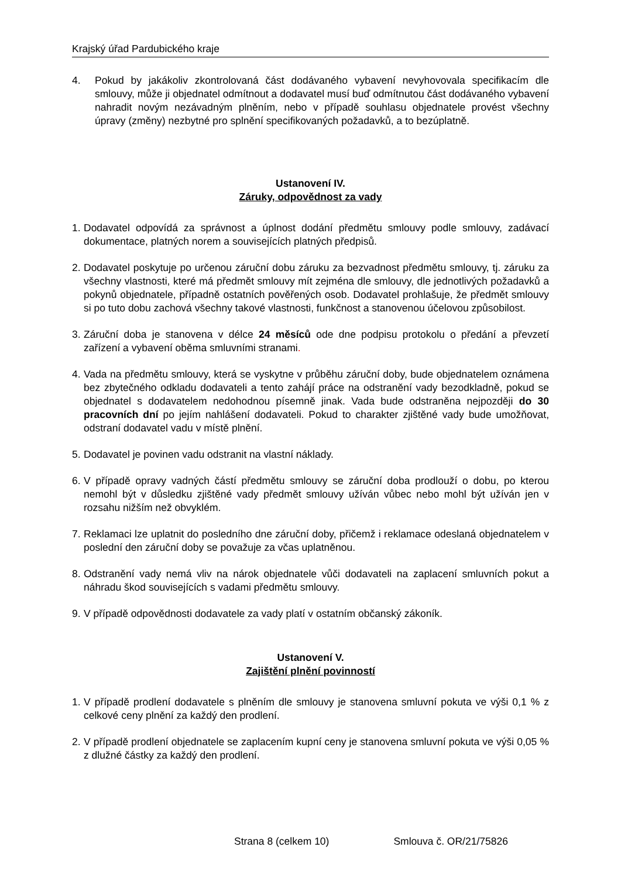Krajský úřad Pardubického kraje
4. Pokud by jakákoliv zkontrolovaná část dodávaného vybavení nevyhovovala specifikacím dle smlouvy, může ji objednatel odmítnout a dodavatel musí buď odmítnutou část dodávaného vybavení nahradit novým nezávadným plněním, nebo v případě souhlasu objednatele provést všechny úpravy (změny) nezbytné pro splnění specifikovaných požadavků, a to bezúplatně.
Ustanovení IV.
Záruky, odpovědnost za vady
1. Dodavatel odpovídá za správnost a úplnost dodání předmětu smlouvy podle smlouvy, zadávací dokumentace, platných norem a souvisejících platných předpisů.
2. Dodavatel poskytuje po určenou záruční dobu záruku za bezvadnost předmětu smlouvy, tj. záruku za všechny vlastnosti, které má předmět smlouvy mít zejména dle smlouvy, dle jednotlivých požadavků a pokynů objednatele, případně ostatních pověřených osob. Dodavatel prohlašuje, že předmět smlouvy si po tuto dobu zachová všechny takové vlastnosti, funkčnost a stanovenou účelovou způsobilost.
3. Záruční doba je stanovena v délce 24 měsíců ode dne podpisu protokolu o předání a převzetí zařízení a vybavení oběma smluvními stranami.
4. Vada na předmětu smlouvy, která se vyskytne v průběhu záruční doby, bude objednatelem oznámena bez zbytečného odkladu dodavateli a tento zahájí práce na odstranění vady bezodkladně, pokud se objednatel s dodavatelem nedohodnou písemně jinak. Vada bude odstraněna nejpozději do 30 pracovních dní po jejím nahlášení dodavateli. Pokud to charakter zjištěné vady bude umožňovat, odstraní dodavatel vadu v místě plnění.
5. Dodavatel je povinen vadu odstranit na vlastní náklady.
6. V případě opravy vadných částí předmětu smlouvy se záruční doba prodlouží o dobu, po kterou nemohl být v důsledku zjištěné vady předmět smlouvy užíván vůbec nebo mohl být užíván jen v rozsahu nižším než obvyklém.
7. Reklamaci lze uplatnit do posledního dne záruční doby, přičemž i reklamace odeslaná objednatelem v poslední den záruční doby se považuje za včas uplatněnou.
8. Odstranění vady nemá vliv na nárok objednatele vůči dodavateli na zaplacení smluvních pokut a náhradu škod souvisejících s vadami předmětu smlouvy.
9. V případě odpovědnosti dodavatele za vady platí v ostatním občanský zákoník.
Ustanovení V.
Zajištění plnění povinností
1. V případě prodlení dodavatele s plněním dle smlouvy je stanovena smluvní pokuta ve výši 0,1 % z celkové ceny plnění za každý den prodlení.
2. V případě prodlení objednatele se zaplacením kupní ceny je stanovena smluvní pokuta ve výši 0,05 % z dlužné částky za každý den prodlení.
Strana 8 (celkem 10) Smlouva č. OR/21/75826